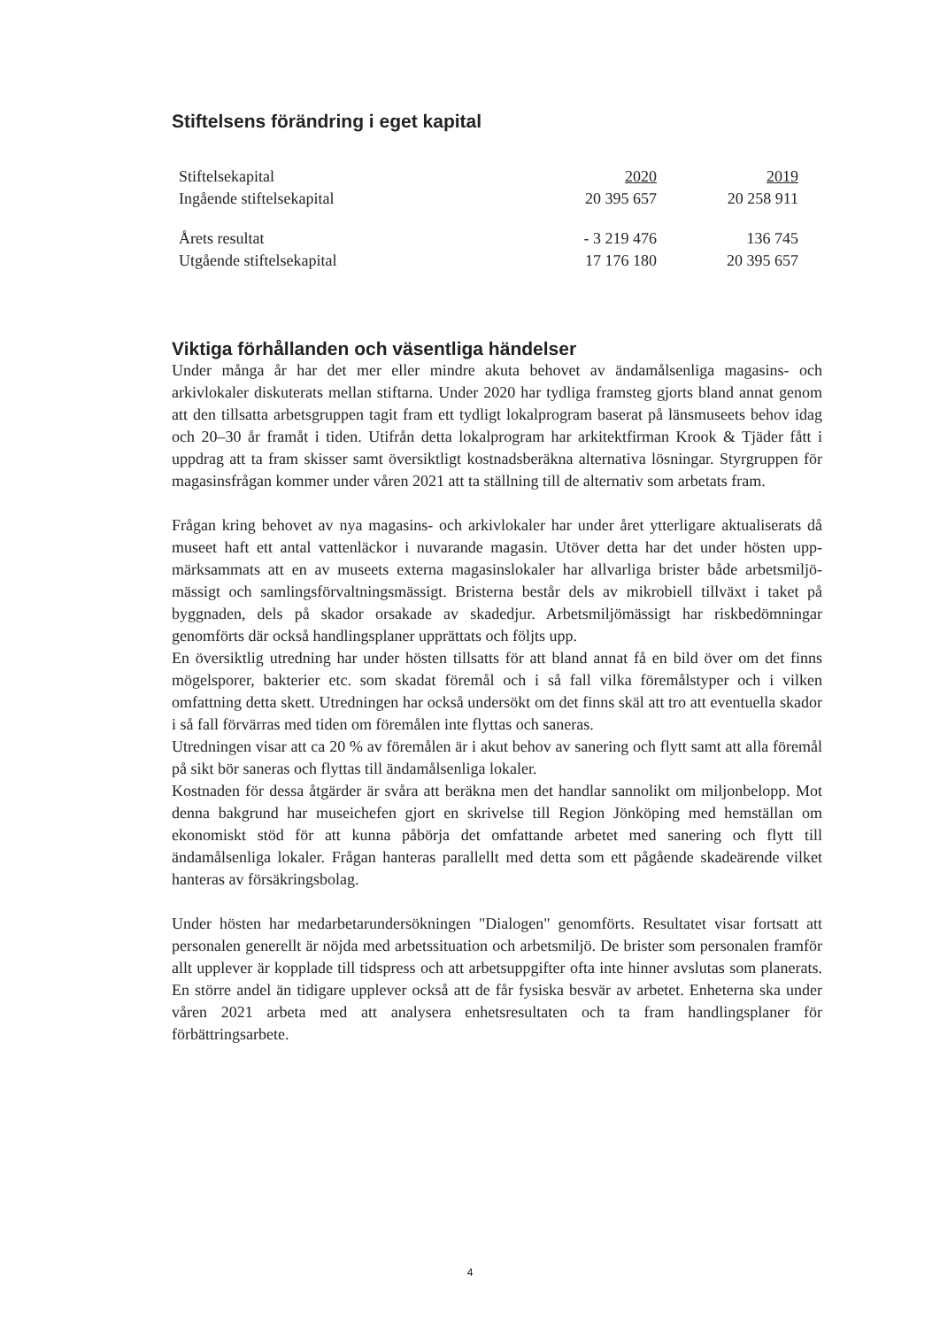Stiftelsens förändring i eget kapital
| Stiftelsekapital | 2020 | 2019 |
| --- | --- | --- |
| Ingående stiftelsekapital | 20 395 657 | 20 258 911 |
| Årets resultat | - 3 219 476 | 136 745 |
| Utgående stiftelsekapital | 17 176 180 | 20 395 657 |
Viktiga förhållanden och väsentliga händelser
Under många år har det mer eller mindre akuta behovet av ändamålsenliga magasins- och arkivlokaler diskuterats mellan stiftarna. Under 2020 har tydliga framsteg gjorts bland annat genom att den tillsatta arbetsgruppen tagit fram ett tydligt lokalprogram baserat på länsmuseets behov idag och 20–30 år framåt i tiden. Utifrån detta lokalprogram har arkitektfirman Krook & Tjäder fått i uppdrag att ta fram skisser samt översiktligt kostnadsberäkna alternativa lösningar. Styrgruppen för magasinsfrågan kommer under våren 2021 att ta ställning till de alternativ som arbetats fram.
Frågan kring behovet av nya magasins- och arkivlokaler har under året ytterligare aktualiserats då museet haft ett antal vattenläckor i nuvarande magasin. Utöver detta har det under hösten upp-märksammats att en av museets externa magasinslokaler har allvarliga brister både arbetsmiljö-mässigt och samlingsförvaltningsmässigt. Bristerna består dels av mikrobiell tillväxt i taket på byggnaden, dels på skador orsakade av skadedjur. Arbetsmiljömässigt har riskbedömningar genomförts där också handlingsplaner upprättats och följts upp.
En översiktlig utredning har under hösten tillsatts för att bland annat få en bild över om det finns mögelsporer, bakterier etc. som skadat föremål och i så fall vilka föremålstyper och i vilken omfattning detta skett. Utredningen har också undersökt om det finns skäl att tro att eventuella skador i så fall förvärras med tiden om föremålen inte flyttas och saneras.
Utredningen visar att ca 20 % av föremålen är i akut behov av sanering och flytt samt att alla föremål på sikt bör saneras och flyttas till ändamålsenliga lokaler.
Kostnaden för dessa åtgärder är svåra att beräkna men det handlar sannolikt om miljonbelopp. Mot denna bakgrund har museichefen gjort en skrivelse till Region Jönköping med hemställan om ekonomiskt stöd för att kunna påbörja det omfattande arbetet med sanering och flytt till ändamålsenliga lokaler. Frågan hanteras parallellt med detta som ett pågående skadeärende vilket hanteras av försäkringsbolag.
Under hösten har medarbetarundersökningen "Dialogen" genomförts. Resultatet visar fortsatt att personalen generellt är nöjda med arbetssituation och arbetsmiljö. De brister som personalen framför allt upplever är kopplade till tidspress och att arbetsuppgifter ofta inte hinner avslutas som planerats. En större andel än tidigare upplever också att de får fysiska besvär av arbetet. Enheterna ska under våren 2021 arbeta med att analysera enhetsresultaten och ta fram handlingsplaner för förbättringsarbete.
4